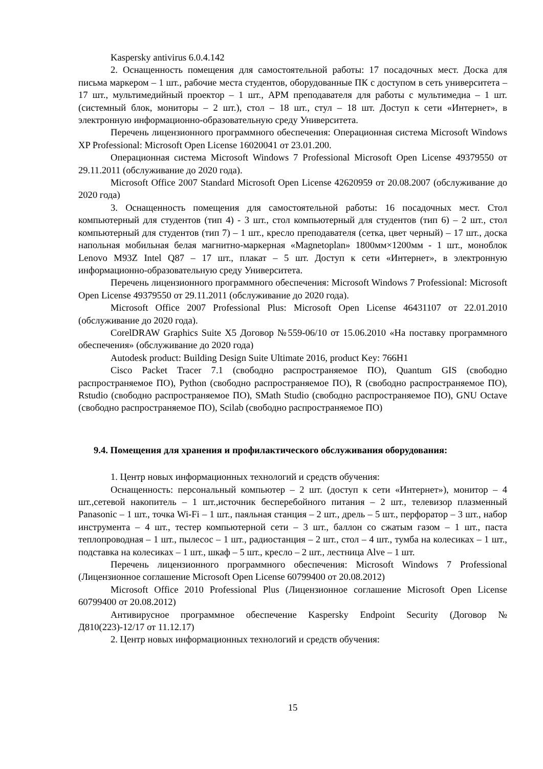Kaspersky antivirus 6.0.4.142
2. Оснащенность помещения для самостоятельной работы: 17 посадочных мест. Доска для письма маркером – 1 шт., рабочие места студентов, оборудованные ПК с доступом в сеть университета – 17 шт., мультимедийный проектор – 1 шт., АРМ преподавателя для работы с мультимедиа – 1 шт. (системный блок, мониторы – 2 шт.), стол – 18 шт., стул – 18 шт. Доступ к сети «Интернет», в электронную информационно-образовательную среду Университета.
Перечень лицензионного программного обеспечения: Операционная система Microsoft Windows XP Professional: Microsoft Open License 16020041 от 23.01.200.
Операционная система Microsoft Windows 7 Professional Microsoft Open License 49379550 от 29.11.2011 (обслуживание до 2020 года).
Microsoft Office 2007 Standard Microsoft Open License 42620959 от 20.08.2007 (обслуживание до 2020 года)
3. Оснащенность помещения для самостоятельной работы: 16 посадочных мест. Стол компьютерный для студентов (тип 4) - 3 шт., стол компьютерный для студентов (тип 6) – 2 шт., стол компьютерный для студентов (тип 7) – 1 шт., кресло преподавателя (сетка, цвет черный) – 17 шт., доска напольная мобильная белая магнитно-маркерная «Magnetoplan» 1800мм×1200мм - 1 шт., моноблок Lenovo M93Z Intel Q87 – 17 шт., плакат – 5 шт. Доступ к сети «Интернет», в электронную информационно-образовательную среду Университета.
Перечень лицензионного программного обеспечения: Microsoft Windows 7 Professional: Microsoft Open License 49379550 от 29.11.2011 (обслуживание до 2020 года).
Microsoft Office 2007 Professional Plus: Microsoft Open License 46431107 от 22.01.2010 (обслуживание до 2020 года).
CorelDRAW Graphics Suite X5 Договор №559-06/10 от 15.06.2010 «На поставку программного обеспечения» (обслуживание до 2020 года)
Autodesk product: Building Design Suite Ultimate 2016, product Key: 766H1
Cisco Packet Tracer 7.1 (свободно распространяемое ПО), Quantum GIS (свободно распространяемое ПО), Python (свободно распространяемое ПО), R (свободно распространяемое ПО), Rstudio (свободно распространяемое ПО), SMath Studio (свободно распространяемое ПО), GNU Octave (свободно распространяемое ПО), Scilab (свободно распространяемое ПО)
9.4. Помещения для хранения и профилактического обслуживания оборудования:
1. Центр новых информационных технологий и средств обучения:
Оснащенность: персональный компьютер – 2 шт. (доступ к сети «Интернет»), монитор – 4 шт.,сетевой накопитель – 1 шт.,источник бесперебойного питания – 2 шт., телевизор плазменный Panasonic – 1 шт., точка Wi-Fi – 1 шт., паяльная станция – 2 шт., дрель – 5 шт., перфоратор – 3 шт., набор инструмента – 4 шт., тестер компьютерной сети – 3 шт., баллон со сжатым газом – 1 шт., паста теплопроводная – 1 шт., пылесос – 1 шт., радиостанция – 2 шт., стол – 4 шт., тумба на колесиках – 1 шт., подставка на колесиках – 1 шт., шкаф – 5 шт., кресло – 2 шт., лестница Alve – 1 шт.
Перечень лицензионного программного обеспечения: Microsoft Windows 7 Professional (Лицензионное соглашение Microsoft Open License 60799400 от 20.08.2012)
Microsoft Office 2010 Professional Plus (Лицензионное соглашение Microsoft Open License 60799400 от 20.08.2012)
Антивирусное программное обеспечение Kaspersky Endpoint Security (Договор № Д810(223)-12/17 от 11.12.17)
2. Центр новых информационных технологий и средств обучения:
15